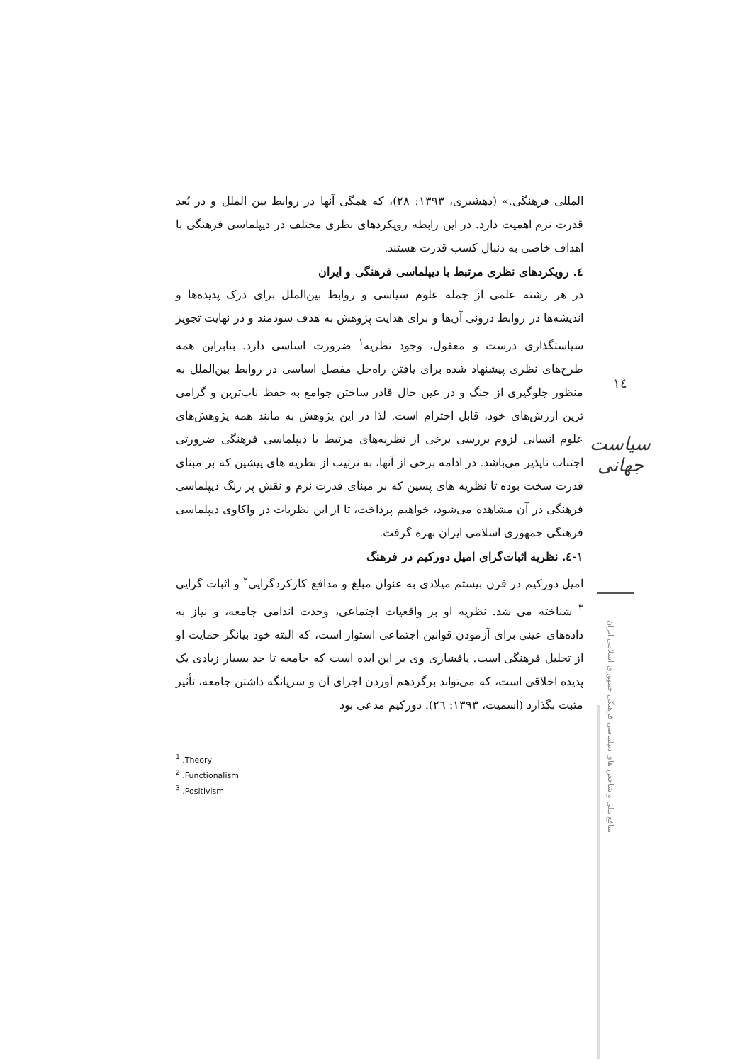المللی فرهنگی.» (دهشیری، ۱۳۹۳: ۲۸)، که همگی آنها در روابط بین الملل و در بُعد قدرت نرم اهمیت دارد. در این رابطه رویکردهای نظری مختلف در دیپلماسی فرهنگی با اهداف خاصی به دنبال کسب قدرت هستند.
٤. رویکردهای نظری مرتبط با دیپلماسی فرهنگی و ایران
در هر رشته علمی از جمله علوم سیاسی و روابط بین‌الملل برای درک پدیده‌ها و اندیشه‌ها در روابط درونی آن‌ها و برای هدایت پژوهش به هدف سودمند و در نهایت تجویز سیاستگذاری درست و معقول، وجود نظریه<sup>۱</sup> ضرورت اساسی دارد. بنابراین همه طرح‌های نظری پیشنهاد شده برای یافتن راه‌حل مفصل اساسی در روابط بین‌الملل به منظور جلوگیری از جنگ و در عین حال قادر ساختن جوامع به حفظ ناب‌ترین و گرامی ترین ارزش‌های خود، قابل احترام است. لذا در این پژوهش به مانند همه پژوهش‌های علوم انسانی لزوم بررسی برخی از نظریه‌های مرتبط با دیپلماسی فرهنگی ضرورتی اجتناب ناپذیر می‌باشد. در ادامه برخی از آنها، به ترتیب از نظریه های پیشین که بر مبنای قدرت سخت بوده تا نظریه های پسین که بر مبنای قدرت نرم و نقش پر رنگ دیپلماسی فرهنگی در آن مشاهده می‌شود، خواهیم پرداخت، تا از این نظریات در واکاوی دیپلماسی فرهنگی جمهوری اسلامی ایران بهره گرفت.
۱-٤. نظریه اثبات‌گرای امیل دورکیم در فرهنگ
امیل دورکیم در قرن بیستم میلادی به عنوان مبلغ و مدافع کارکردگرایی<sup>۲</sup> و اثبات گرایی <sup>۳</sup> شناخته می شد. نظریه او بر واقعیات اجتماعی، وحدت اندامی جامعه، و نیاز به داده‌های عینی برای آزمودن قوانین اجتماعی استوار است، که البته خود بیانگر حمایت او از تحلیل فرهنگی است. پافشاری وی بر این ایده است که جامعه تا حد بسیار زیادی یک پدیده اخلاقی است، که می‌تواند برگردهم آوردن اجزای آن و سرپانگه داشتن جامعه، تأثیر مثبت بگذارد (اسمیت، ۱۳۹۳: ۲٦). دورکیم مدعی بود
<sup>1</sup> .Theory
<sup>2</sup> .Functionalism
<sup>3</sup> .Positivism
۱٤
سیاست جهانی
منافع ملی و شاخص های دیپلماسی فرهنگی جمهوری اسلامی ایران